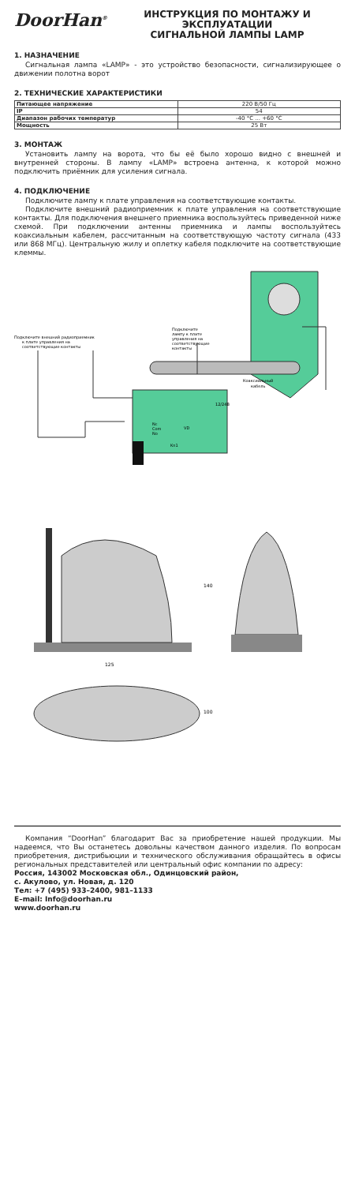DoorHan<sup>®</sup>
ИНСТРУКЦИЯ ПО МОНТАЖУ И ЭКСПЛУАТАЦИИ
СИГНАЛЬНОЙ ЛАМПЫ LAMP
1. НАЗНАЧЕНИЕ
Сигнальная лампа «LAMP» - это устройство безопасности, сигнализирующее о движении полотна ворот
2. ТЕХНИЧЕСКИЕ ХАРАКТЕРИСТИКИ
| Питающее напряжение | 220 В/50 Гц |
| IP | 54 |
| Диапазон рабочих температур | -40 °C ... +60 °C |
| Мощность | 25 Вт |
3. МОНТАЖ
Установить лампу на ворота, что бы её было хорошо видно с внешней и внутренней стороны. В лампу «LAMP» встроена антенна, к которой можно подключить приёмник для усиления сигнала.
4. ПОДКЛЮЧЕНИЕ
Подключите лампу к плате управления на соответствующие контакты.
Подключите внешний радиоприемник к плате управления на соответствующие контакты. Для подключения внешнего приемника воспользуйтесь приведенной ниже схемой. При подключении антенны приемника и лампы воспользуйтесь коаксиальным кабелем, рассчитанным на соответствующую частоту сигнала (433 или 868 МГц). Центральную жилу и оплетку кабеля подключите на соответствующие клеммы.
Подключите
лампу к плате
управления на
соответствующие
контакты
Подключите внешний радиоприемник
к плате управления на
соответствующие контакты
Коаксиальный
кабель
12/24В
Nc
Com
No
VD
Kn1
125
140
100
Компания “DoorHan” благодарит Вас за приобретение нашей продукции. Мы надеемся, что Вы останетесь довольны качеством данного изделия. По вопросам приобретения, дистрибьюции и технического обслуживания обращайтесь в офисы региональных представителей или центральный офис компании по адресу:
Россия, 143002 Московская обл., Одинцовский район,
с. Акулово, ул. Новая, д. 120
Тел: +7 (495) 933–2400, 981–1133
E–mail: Info@doorhan.ru
www.doorhan.ru